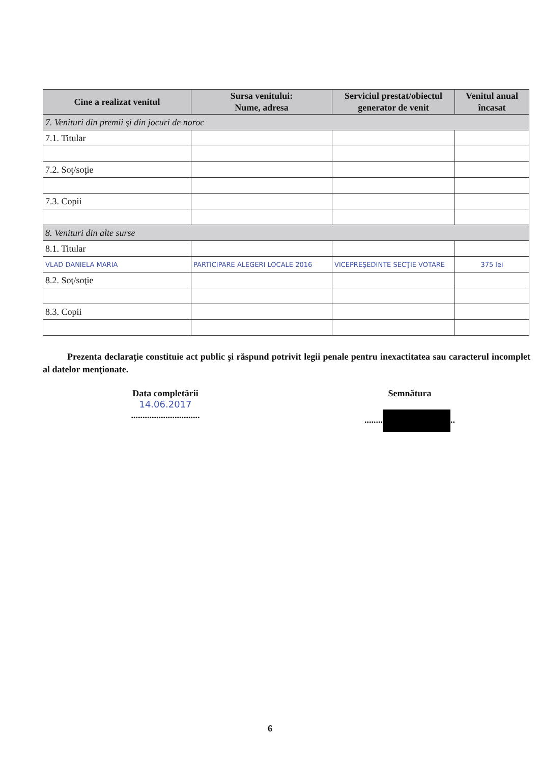| Cine a realizat venitul | Sursa venitului: Nume, adresa | Serviciul prestat/obiectul generator de venit | Venitul anual încasat |
| --- | --- | --- | --- |
| 7. Venituri din premii şi din jocuri de noroc | | | |
| 7.1. Titular | | | |
| 7.2. Soţ/soţie | | | |
| 7.3. Copii | | | |
| 8. Venituri din alte surse | | | |
| 8.1. Titular | | | |
| VLAD DANIELA MARIA | PARTICIPARE ALEGERI LOCALE 2016 | VICEPREŞEDINTE SECŢIE VOTARE | 375 lei |
| 8.2. Soţ/soţie | | | |
| 8.3. Copii | | | |
Prezenta declaraţie constituie act public şi răspund potrivit legii penale pentru inexactitatea sau caracterul incomplet al datelor menţionate.
Data completării
14.06.2017
..............................
Semnătura
........ ..
6